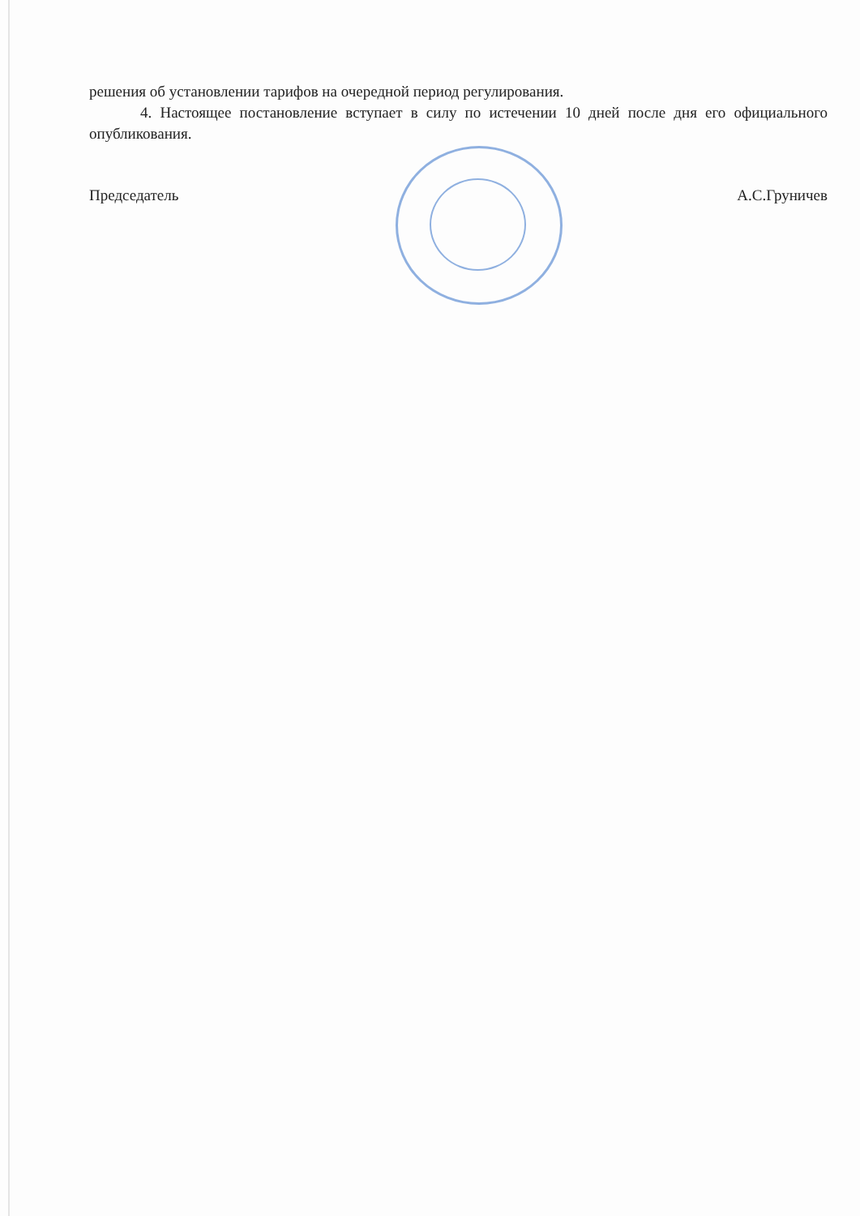решения об установлении тарифов на очередной период регулирования.
4. Настоящее постановление вступает в силу по истечении 10 дней после дня его официального опубликования.
Председатель А.С.Груничев